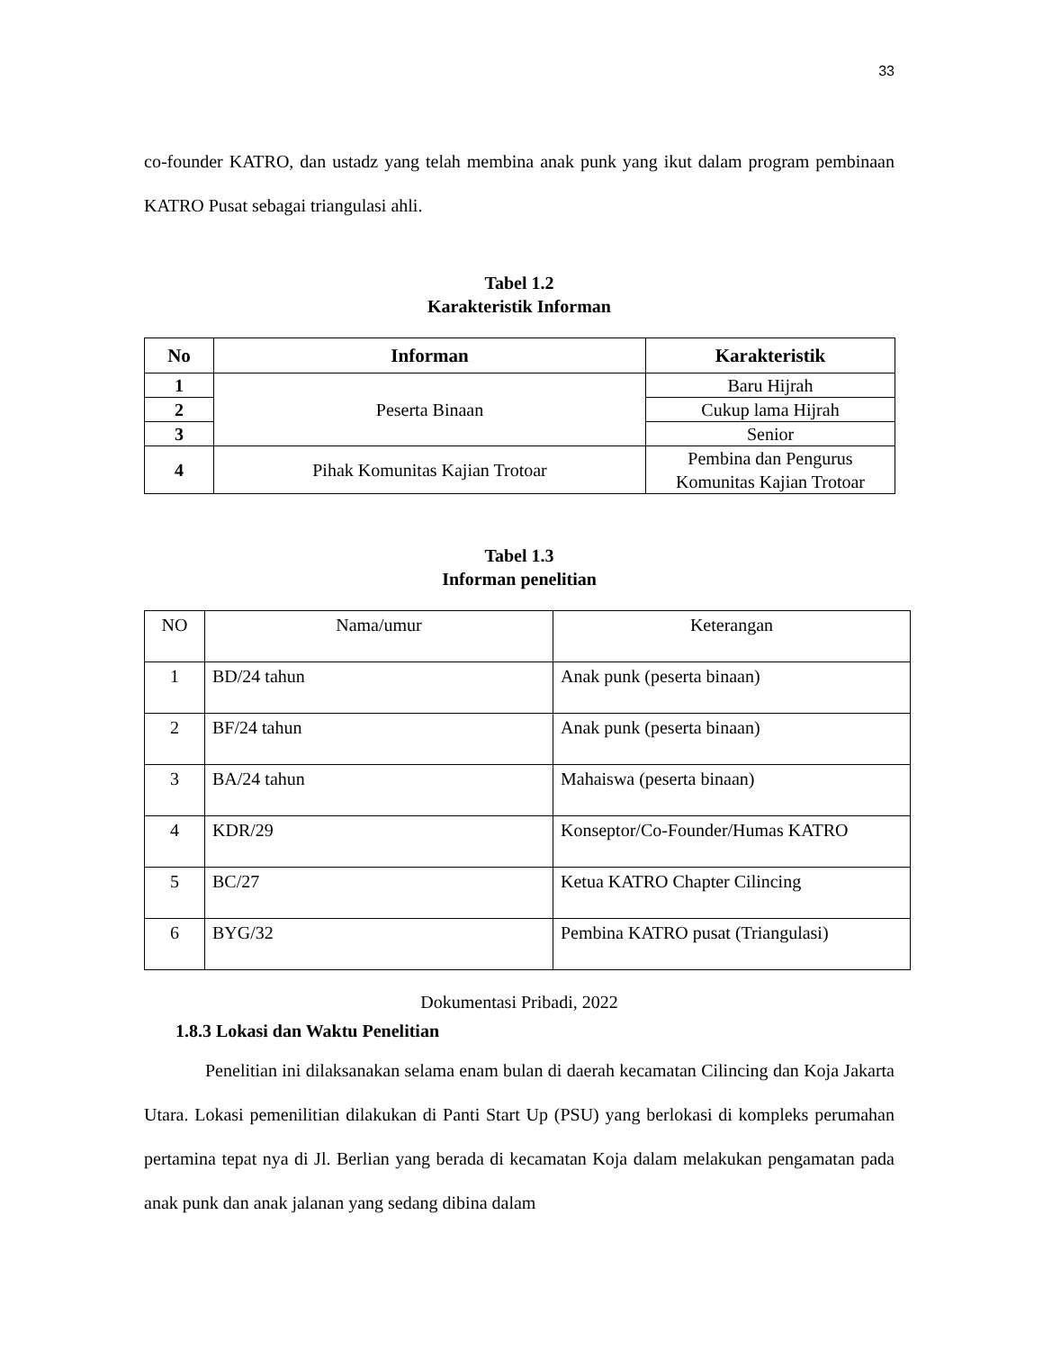33
co-founder KATRO, dan ustadz yang telah membina anak punk yang ikut dalam program pembinaan KATRO Pusat sebagai triangulasi ahli.
Tabel 1.2
Karakteristik Informan
| No | Informan | Karakteristik |
| --- | --- | --- |
| 1 | Peserta Binaan | Baru Hijrah |
| 2 | | Cukup lama Hijrah |
| 3 | | Senior |
| 4 | Pihak Komunitas Kajian Trotoar | Pembina dan Pengurus Komunitas Kajian Trotoar |
Tabel 1.3
Informan penelitian
| NO | Nama/umur | Keterangan |
| 1 | BD/24 tahun | Anak punk (peserta binaan) |
| 2 | BF/24 tahun | Anak punk (peserta binaan) |
| 3 | BA/24 tahun | Mahaiswa (peserta binaan) |
| 4 | KDR/29 | Konseptor/Co-Founder/Humas KATRO |
| 5 | BC/27 | Ketua KATRO Chapter Cilincing |
| 6 | BYG/32 | Pembina KATRO pusat (Triangulasi) |
Dokumentasi Pribadi, 2022
1.8.3 Lokasi dan Waktu Penelitian
Penelitian ini dilaksanakan selama enam bulan di daerah kecamatan Cilincing dan Koja Jakarta Utara. Lokasi pemenilitian dilakukan di Panti Start Up (PSU) yang berlokasi di kompleks perumahan pertamina tepat nya di Jl. Berlian yang berada di kecamatan Koja dalam melakukan pengamatan pada anak punk dan anak jalanan yang sedang dibina dalam